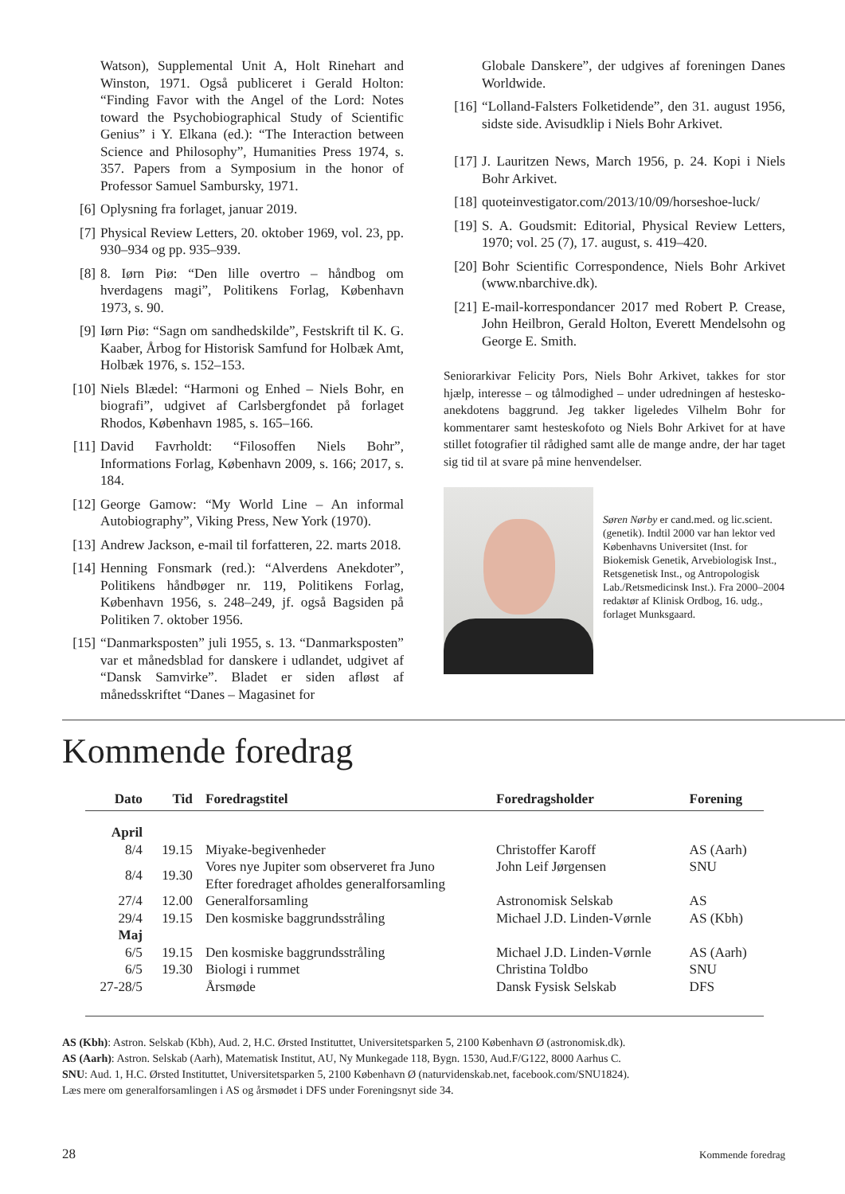Watson), Supplemental Unit A, Holt Rinehart and Winston, 1971. Også publiceret i Gerald Holton: “Finding Favor with the Angel of the Lord: Notes toward the Psychobiographical Study of Scientific Genius” i Y. Elkana (ed.): “The Interaction between Science and Philosophy”, Humanities Press 1974, s. 357. Papers from a Symposium in the honor of Professor Samuel Sambursky, 1971.
[6] Oplysning fra forlaget, januar 2019.
[7] Physical Review Letters, 20. oktober 1969, vol. 23, pp. 930–934 og pp. 935–939.
[8] 8. Iørn Piø: “Den lille overtro – håndbog om hverdagens magi”, Politikens Forlag, København 1973, s. 90.
[9] Iørn Piø: “Sagn om sandhedskilde”, Festskrift til K. G. Kaaber, Årbog for Historisk Samfund for Holbæk Amt, Holbæk 1976, s. 152–153.
[10] Niels Blædel: “Harmoni og Enhed – Niels Bohr, en biografi”, udgivet af Carlsbergfondet på forlaget Rhodos, København 1985, s. 165–166.
[11] David Favrholdt: “Filosoffen Niels Bohr”, Informations Forlag, København 2009, s. 166; 2017, s. 184.
[12] George Gamow: “My World Line – An informal Autobiography”, Viking Press, New York (1970).
[13] Andrew Jackson, e-mail til forfatteren, 22. marts 2018.
[14] Henning Fonsmark (red.): “Alverdens Anekdoter”, Politikens håndbøger nr. 119, Politikens Forlag, København 1956, s. 248–249, jf. også Bagsiden på Politiken 7. oktober 1956.
[15] “Danmarksposten” juli 1955, s. 13. “Danmarksposten” var et månedsblad for danskere i udlandet, udgivet af “Dansk Samvirke”. Bladet er siden afløst af månedsskriftet “Danes – Magasinet for
Globale Danskere”, der udgives af foreningen Danes Worldwide.
[16] “Lolland-Falsters Folketidende”, den 31. august 1956, sidste side. Avisudklip i Niels Bohr Arkivet.
[17] J. Lauritzen News, March 1956, p. 24. Kopi i Niels Bohr Arkivet.
[18] quoteinvestigator.com/2013/10/09/horseshoe-luck/
[19] S. A. Goudsmit: Editorial, Physical Review Letters, 1970; vol. 25 (7), 17. august, s. 419–420.
[20] Bohr Scientific Correspondence, Niels Bohr Arkivet (www.nbarchive.dk).
[21] E-mail-korrespondancer 2017 med Robert P. Crease, John Heilbron, Gerald Holton, Everett Mendelsohn og George E. Smith.
Seniorarkivar Felicity Pors, Niels Bohr Arkivet, takkes for stor hjælp, interesse – og tålmodighed – under udredningen af hestesko-anekdotens baggrund. Jeg takker ligeledes Vilhelm Bohr for kommentarer samt hesteskofoto og Niels Bohr Arkivet for at have stillet fotografier til rådighed samt alle de mange andre, der har taget sig tid til at svare på mine henvendelser.
Søren Nørby er cand.med. og lic.scient. (genetik). Indtil 2000 var han lektor ved Københavns Universitet (Inst. for Biokemisk Genetik, Arvebiologisk Inst., Retsgenetisk Inst., og Antropologisk Lab./Retsmedicinsk Inst.). Fra 2000–2004 redaktør af Klinisk Ordbog, 16. udg., forlaget Munksgaard.
Kommende foredrag
| Dato | Tid | Foredragstitel | Foredragsholder | Forening |
| --- | --- | --- | --- | --- |
| April | | | | |
| 8/4 | 19.15 | Miyake-begivenheder | Christoffer Karoff | AS (Aarh) |
| 8/4 | 19.30 | Vores nye Jupiter som observeret fra Juno Efter foredraget afholdes generalforsamling | John Leif Jørgensen | SNU |
| 27/4 | 12.00 | Generalforsamling | Astronomisk Selskab | AS |
| 29/4 | 19.15 | Den kosmiske baggrundsstråling | Michael J.D. Linden-Vørnle | AS (Kbh) |
| Maj | | | | |
| 6/5 | 19.15 | Den kosmiske baggrundsstråling | Michael J.D. Linden-Vørnle | AS (Aarh) |
| 6/5 | 19.30 | Biologi i rummet | Christina Toldbo | SNU |
| 27-28/5 | | Årsmøde | Dansk Fysisk Selskab | DFS |
AS (Kbh): Astron. Selskab (Kbh), Aud. 2, H.C. Ørsted Instituttet, Universitetsparken 5, 2100 København Ø (astronomisk.dk).
AS (Aarh): Astron. Selskab (Aarh), Matematisk Institut, AU, Ny Munkegade 118, Bygn. 1530, Aud.F/G122, 8000 Aarhus C.
SNU: Aud. 1, H.C. Ørsted Instituttet, Universitetsparken 5, 2100 København Ø (naturvidenskab.net, facebook.com/SNU1824).
Læs mere om generalforsamlingen i AS og årsmødet i DFS under Foreningsnyt side 34.
28 Kommende foredrag